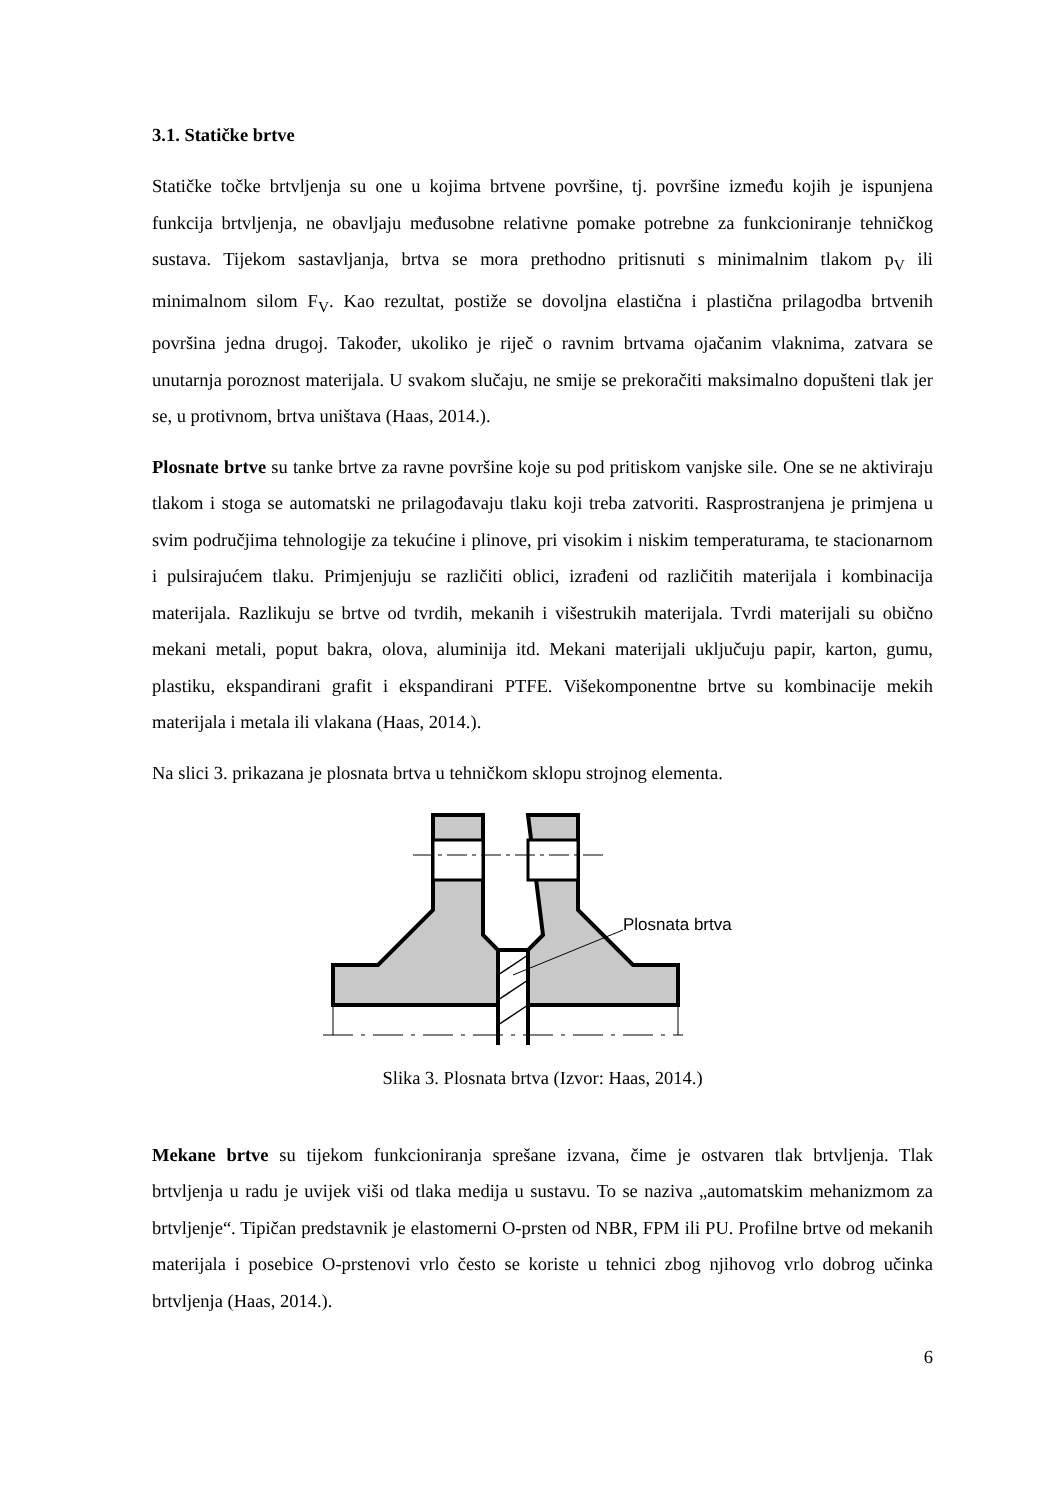3.1. Statičke brtve
Statičke točke brtvljenja su one u kojima brtvene površine, tj. površine između kojih je ispunjena funkcija brtvljenja, ne obavljaju međusobne relativne pomake potrebne za funkcioniranje tehničkog sustava. Tijekom sastavljanja, brtva se mora prethodno pritisnuti s minimalnim tlakom p<sub>V</sub> ili minimalnom silom F<sub>V</sub>. Kao rezultat, postiže se dovoljna elastična i plastična prilagodba brtvenih površina jedna drugoj. Također, ukoliko je riječ o ravnim brtvama ojačanim vlaknima, zatvara se unutarnja poroznost materijala. U svakom slučaju, ne smije se prekoračiti maksimalno dopušteni tlak jer se, u protivnom, brtva uništava (Haas, 2014.).
Plosnate brtve su tanke brtve za ravne površine koje su pod pritiskom vanjske sile. One se ne aktiviraju tlakom i stoga se automatski ne prilagođavaju tlaku koji treba zatvoriti. Rasprostranjena je primjena u svim područjima tehnologije za tekućine i plinove, pri visokim i niskim temperaturama, te stacionarnom i pulsirajućem tlaku. Primjenjuju se različiti oblici, izrađeni od različitih materijala i kombinacija materijala. Razlikuju se brtve od tvrdih, mekanih i višestrukih materijala. Tvrdi materijali su obično mekani metali, poput bakra, olova, aluminija itd. Mekani materijali uključuju papir, karton, gumu, plastiku, ekspandirani grafit i ekspandirani PTFE. Višekomponentne brtve su kombinacije mekih materijala i metala ili vlakana (Haas, 2014.).
Na slici 3. prikazana je plosnata brtva u tehničkom sklopu strojnog elementa.
Plosnata brtva
Slika 3. Plosnata brtva (Izvor: Haas, 2014.)
Mekane brtve su tijekom funkcioniranja sprešane izvana, čime je ostvaren tlak brtvljenja. Tlak brtvljenja u radu je uvijek viši od tlaka medija u sustavu. To se naziva „automatskim mehanizmom za brtvljenje“. Tipičan predstavnik je elastomerni O-prsten od NBR, FPM ili PU. Profilne brtve od mekanih materijala i posebice O-prstenovi vrlo često se koriste u tehnici zbog njihovog vrlo dobrog učinka brtvljenja (Haas, 2014.).
6